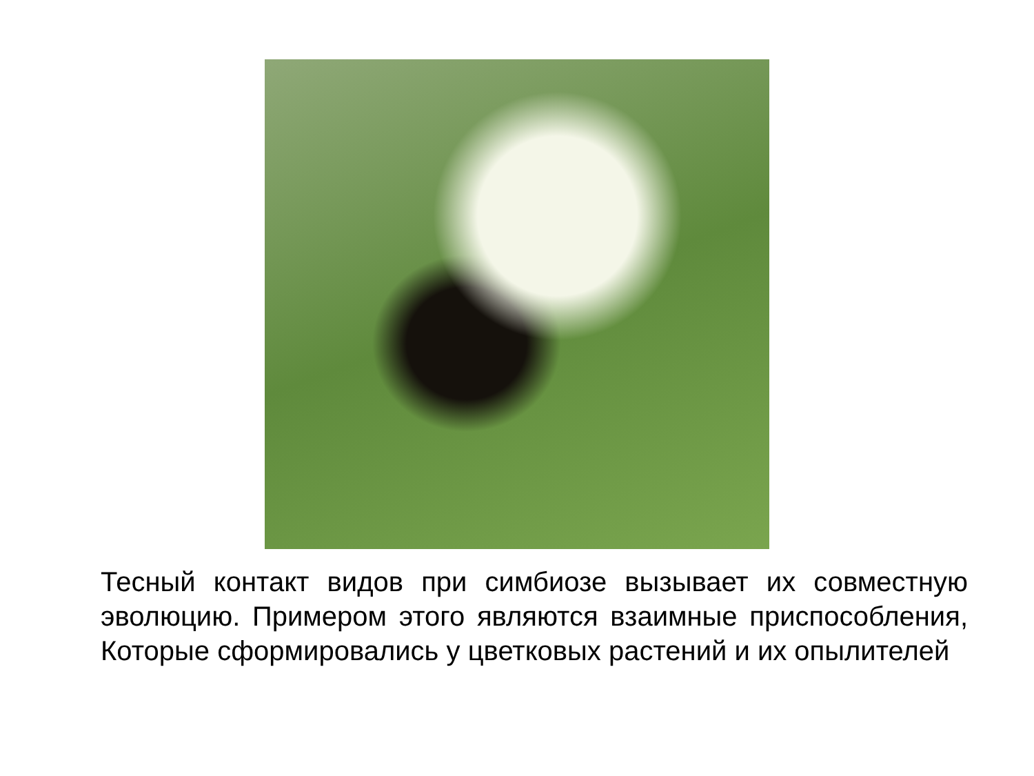Тесный контакт видов при симбиозе вызывает их совместную эволюцию. Примером этого являются взаимные приспособления, Которые сформировались у цветковых растений и их опылителей